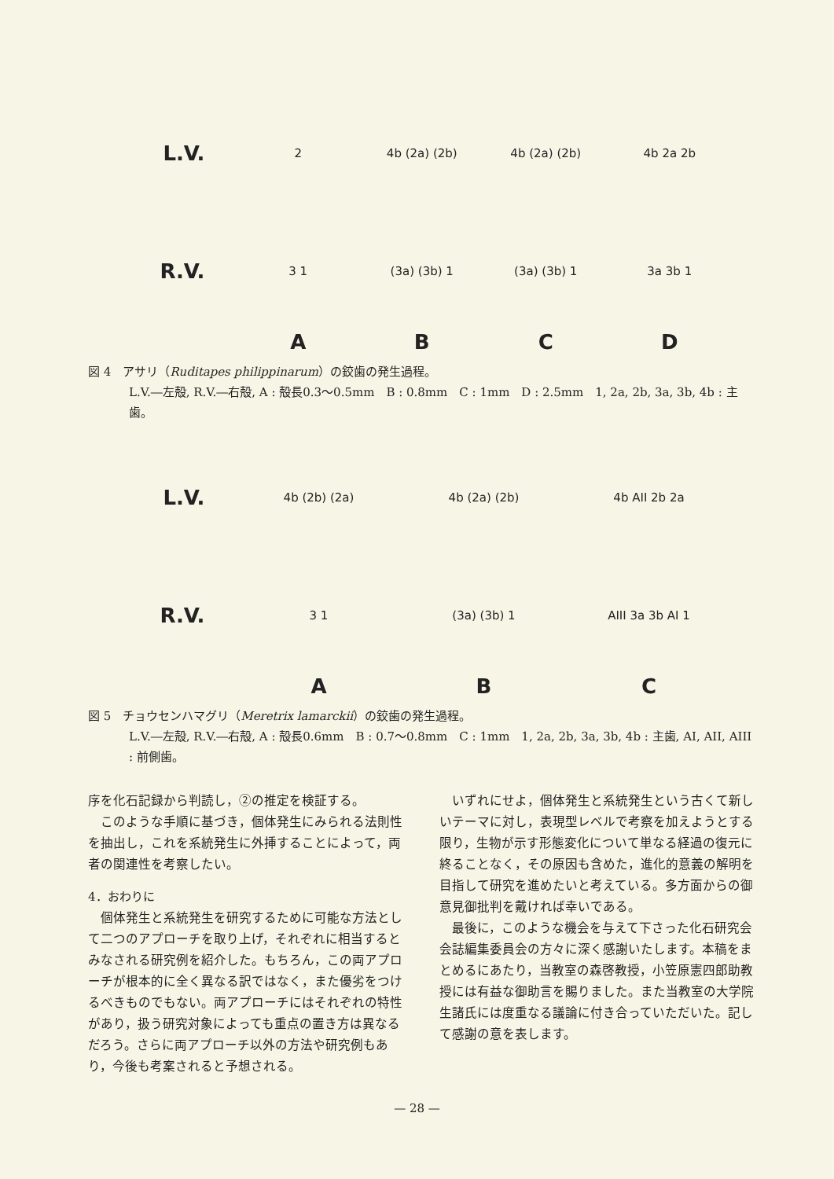L.V.
2 4b (2a) (2b) 4b (2a) (2b) 4b 2a 2b
R.V.
3 1 (3a) (3b) 1 (3a) (3b) 1 3a 3b 1
A B C D
図 4　アサリ（Ruditapes philippinarum）の鉸歯の発生過程。
L.V.―左殻, R.V.―右殻, A : 殻長0.3～0.5mm　B : 0.8mm　C : 1mm　D : 2.5mm　1, 2a, 2b, 3a, 3b, 4b : 主歯。
L.V.
4b (2b) (2a) 4b (2a) (2b) 4b AII 2b 2a
R.V.
3 1 (3a) (3b) 1 AIII 3a 3b AI 1
A B C
図 5　チョウセンハマグリ（Meretrix lamarckii）の鉸歯の発生過程。
L.V.―左殻, R.V.―右殻, A : 殻長0.6mm　B : 0.7～0.8mm　C : 1mm　1, 2a, 2b, 3a, 3b, 4b : 主歯, AI, AII, AIII : 前側歯。
序を化石記録から判読し，②の推定を検証する。
このような手順に基づき，個体発生にみられる法則性を抽出し，これを系統発生に外挿することによって，両者の関連性を考察したい。
4．おわりに
個体発生と系統発生を研究するために可能な方法として二つのアプローチを取り上げ，それぞれに相当するとみなされる研究例を紹介した。もちろん，この両アプローチが根本的に全く異なる訳ではなく，また優劣をつけるべきものでもない。両アプローチにはそれぞれの特性があり，扱う研究対象によっても重点の置き方は異なるだろう。さらに両アプローチ以外の方法や研究例もあり，今後も考案されると予想される。
いずれにせよ，個体発生と系統発生という古くて新しいテーマに対し，表現型レベルで考察を加えようとする限り，生物が示す形態変化について単なる経過の復元に終ることなく，その原因も含めた，進化的意義の解明を目指して研究を進めたいと考えている。多方面からの御意見御批判を戴ければ幸いである。
最後に，このような機会を与えて下さった化石研究会会誌編集委員会の方々に深く感謝いたします。本稿をまとめるにあたり，当教室の森啓教授，小笠原憲四郎助教授には有益な御助言を賜りました。また当教室の大学院生諸氏には度重なる議論に付き合っていただいた。記して感謝の意を表します。
— 28 —